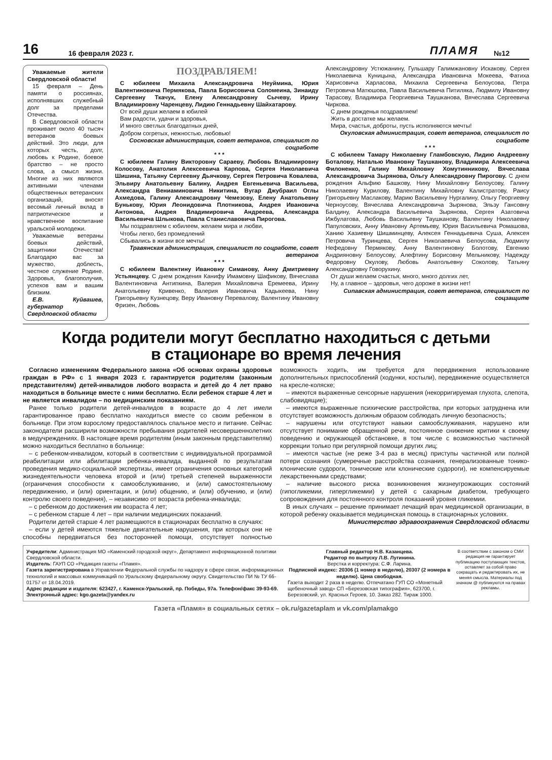16
16 февраля 2023 г.
ПЛАМЯ
№12
Уважаемые жители Свердловской области!
15 февраля – День памяти о россиянах, исполнявших служебный долг за пределами Отечества.
В Свердловской области проживает около 40 тысяч ветеранов боевых действий. Это люди, для которых честь, долг, любовь к Родине, боевое братство – не просто слова, а смысл жизни. Многие из них являются активными членами общественных ветеранских организаций, вносят весомый личный вклад в патриотическое и нравственное воспитание уральской молодежи.
Уважаемые ветераны боевых действий, защитники Отечества! Благодарю вас за мужество, доблесть, честное служение Родине. Здоровья, благополучия, успехов вам и вашим близким.
Е.В. Куйвашев, губернатор Свердловской области
ПОЗДРАВЛЯЕМ!
С юбилеем Михаила Александровича Неуймина, Юрия Валентиновича Пермякова, Павла Борисовича Соломеина, Зинаиду Сергеевну Ткачук, Елену Александровну Сычеву, Ирину Владимировну Чаренцеву, Лидию Геннадьевну Шайхатарову.
От всей души желаем в юбилей
Вам радости, удачи и здоровья,
И много светлых благодатных дней,
Добром согретых, нежностью, любовью!
Сосновская администрация, совет ветеранов, специалист по соцработе
* * *
С юбилеем Галину Викторовну Сараеву, Любовь Владимировну Колосову, Анатолия Алексеевича Карпова, Сергея Николаевича Шишина, Татьяну Сергеевну Дьячкову, Сергея Петровича Ковалева, Эльвиру Анатольевну Балину, Андрея Евгеньевича Васильева, Александра Вениаминовича Никитина, Вугар Джубраил Оглы Ахмедова, Галину Александровну Чемезову, Елену Анатольевну Бунькову, Юрия Леонидовича Плотникова, Андрея Ивановича Антонова, Андрея Владимировича Андреева, Александра Васильевича Шлыкова, Павла Станиславовича Пирогова.
Мы поздравляем с юбилеем, желаем мира и любви,
Чтобы легко, без промедлений
Сбывались в жизни все мечты!
Травянская администрация, специалист по соцработе, совет ветеранов
* * *
С юбилеем Валентину Ивановну Симанову, Анну Дмитриевну Устьянцеву. С днем рождения Канифу Имамовну Шафикову, Вячеслава Валентиновича Антипкина, Валерия Михайловича Еремеева, Ирину Анатольевну Кривенко, Валерия Ивановича Кадыкеева, Нину Григорьевну Кузнецову, Веру Ивановну Перевалову, Валентину Ивановну Фризен, Любовь
Александровну Устюжанину, Гульшару Галимжановну Искакову, Сергея Николаевича Куницына, Александра Ивановича Мокеева, Фатиха Харисовича Харласова, Михаила Сергеевича Белоусова, Петра Петровича Матюшова, Павла Васильевича Питиляка, Людмилу Ивановну Тарасову, Владимира Георгиевича Таушканова, Вячеслава Сергеевича Чиркова.
С днем рожденья поздравляем!
Жить в достатке мы желаем.
Мира, счастья, доброты, пусть исполняются мечты!
Окуловская администрация, совет ветеранов, специалист по соцработе
* * *
С юбилеем Тамару Николаевну Гламбовскую, Лидию Андреевну Боталову, Наталью Ивановну Таушканову, Владимира Алексеевича Филоненко, Галину Михайловну Хомутинникову, Вячеслава Александровича Зырянова, Ольгу Александровну Пирогову. С днем рождения Альфию Башкову, Нину Михайловну Белоусову, Галину Николаевну Курилову, Валентину Михайловну Калистратову, Раису Григорьевну Маслакову, Марию Васильевну Нургалину, Ольгу Георгиевну Черноусову, Вячеслава Александровича Зырянова, Эльзу Гансовну Балдину, Александра Васильевича Зырянова, Сергея Азатовича Ижбулатова, Любовь Васильевну Таушканову, Валентину Николаевну Папуловских, Анну Ивановну Артемьеву, Юрия Васильевича Ромашова, Ханию Хазиевну Шишминцеву, Алексея Геннадьевича Суша, Алексея Петровича Туринцева, Сергея Николаевича Белоусова, Людмилу Нефедовну Пермякову, Анну Валентиновну Болотову, Евгению Андрияновну Белоусову, Алефтину Борисовну Мельникову, Надежду Федоровну Окулову, Любовь Анатольевну Соколову, Татьяну Александровну Говорухину.
От души желаем счастья, много, много долгих лет,
Ну, а главное – здоровья, чего дороже в жизни нет!
Сипавская администрация, совет ветеранов, специалист по соцзащите
Когда родители могут бесплатно находиться с детьми
в стационаре во время лечения
Согласно изменениям Федерального закона «Об основах охраны здоровья граждан в РФ» с 1 января 2023 г. гарантируется родителям (законным представителям) детей-инвалидов любого возраста и детей до 4 лет право находиться в больнице вместе с ними бесплатно. Если ребенок старше 4 лет и не является инвалидом – по медицинским показаниям.
Ранее только родители детей-инвалидов в возрасте до 4 лет имели гарантированное право бесплатно находиться вместе со своим ребенком в больнице. При этом взрослому предоставлялось спальное место и питание. Сейчас законодатели расширили возможности пребывания родителей несовершеннолетних в медучреждениях. В настоящее время родителям (иным законным представителям) можно находиться бесплатно в больнице:
– с ребенком-инвалидом, который в соответствии с индивидуальной программой реабилитации или абилитации ребенка-инвалида, выданной по результатам проведения медико-социальной экспертизы, имеет ограничения основных категорий жизнедеятельности человека второй и (или) третьей степеней выраженности (ограничения способности к самообслуживанию, и (или) самостоятельному передвижению, и (или) ориентации, и (или) общению, и (или) обучению, и (или) контролю своего поведения), – независимо от возраста ребенка-инвалида;
– с ребенком до достижения им возраста 4 лет;
– с ребенком старше 4 лет – при наличии медицинских показаний.
Родители детей старше 4 лет размещаются в стационарах бесплатно в случаях:
– если у детей имеются тяжелые двигательные нарушения, при которых они не способны передвигаться без посторонней помощи, отсутствует полностью возможность ходить, им требуется для передвижения использование дополнительных приспособлений (ходунки, костыли), передвижение осуществляется на кресле-коляске;
– имеются выраженные сенсорные нарушения (некорригируемая глухота, слепота, слабовидящие);
– имеются выраженные психические расстройства, при которых затруднена или отсутствует возможность должным образом соблюдать личную безопасность;
– нарушены или отсутствуют навыки самообслуживания, нарушено или отсутствует понимание обращенной речи, постоянное снижение критики к своему поведению и окружающей обстановке, в том числе с возможностью частичной коррекции только при регулярной помощи других лиц;
– имеются частые (не реже 3-4 раз в месяц) приступы частичной или полной потери сознания (сумеречные расстройства сознания, генерализованные тонико-клонические судороги, тонические или клонические судороги), не компенсируемые лекарственными средствами;
– наличие высокого риска возникновения жизнеугрожающих состояний (гипогликемии, гипергликемии) у детей с сахарным диабетом, требующего сопровождения для постоянного контроля показаний уровня гликемии.
В иных случаях – решение принимает лечащий врач медицинской организации, в которой ребенку оказывается медицинская помощь в стационарных условиях.
Министерство здравоохранения Свердловской области
Учредители: Администрация МО «Каменский городской округ», Департамент информационной политики Свердловской области.
Издатель: ГАУП СО «Редакция газеты «Пламя».
Газета зарегистрирована в Управлении Федеральной службы по надзору в сфере связи, информационных технологий и массовых коммуникаций по Уральскому федеральному округу. Свидетельство ПИ № ТУ 66-01757 от 18.04.2019.
Адрес редакции и издателя: 623427, г. Каменск-Уральский, пр. Победы, 97а. Телефон/факс 39-93-69. Электронный адрес: kgo.gazeta@yandex.ru
Главный редактор Н.В. Казанцева.
Редактор по выпуску Л.В. Лугинина.
Верстка и корректура: С.Ф. Ларина.
Подписной индекс: 20306 (1 номер в неделю), 20307 (2 номера в неделю). Цена свободная.
Газета выходит 2 раза в неделю. Отпечатано ГУП СО «Монетный щебеночный завод» СП «Березовская типография», 623700, г. Березовский, ул. Красных Героев, 10. Заказ 282. Тираж 1000.
В соответствии с законом о СМИ редакция не гарантирует публикацию поступающих текстов, оставляет за собой право сокращать и редактировать их, не меняя смысла. Материалы под значком @ публикуются на правах рекламы.
Газета «Пламя» в социальных сетях – ok.ru/gazetaplam и vk.com/plamakgo